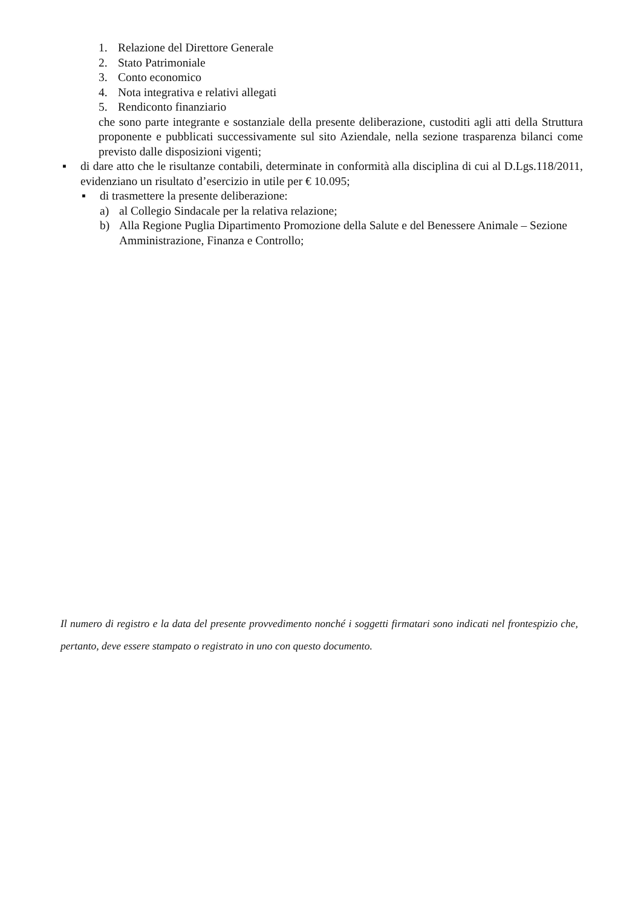1. Relazione del Direttore Generale
2. Stato Patrimoniale
3. Conto economico
4. Nota integrativa e relativi allegati
5. Rendiconto finanziario
che sono parte integrante e sostanziale della presente deliberazione, custoditi agli atti della Struttura proponente e pubblicati successivamente sul sito Aziendale, nella sezione trasparenza bilanci come previsto dalle disposizioni vigenti;
▪ di dare atto che le risultanze contabili, determinate in conformità alla disciplina di cui al D.Lgs.118/2011, evidenziano un risultato d’esercizio in utile per € 10.095;
▪ di trasmettere la presente deliberazione:
a) al Collegio Sindacale per la relativa relazione;
b) Alla Regione Puglia Dipartimento Promozione della Salute e del Benessere Animale – Sezione Amministrazione, Finanza e Controllo;
Il numero di registro e la data del presente provvedimento nonché i soggetti firmatari sono indicati nel frontespizio che, pertanto, deve essere stampato o registrato in uno con questo documento.